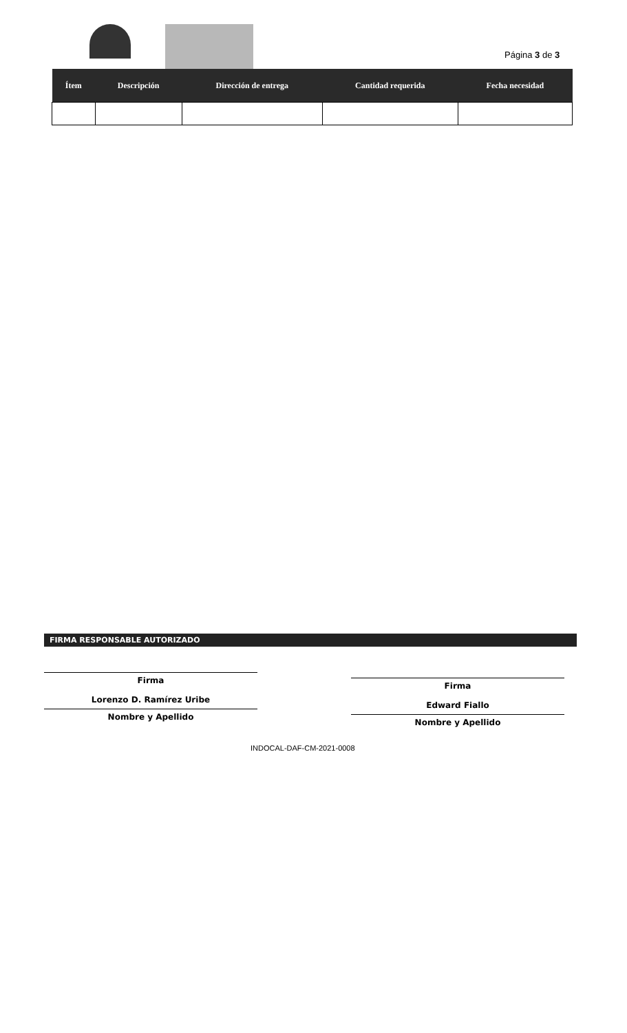Página 3 de 3
| Ítem | Descripción | Dirección de entrega | Cantidad requerida | Fecha necesidad |
| --- | --- | --- | --- | --- |
FIRMA RESPONSABLE AUTORIZADO
Firma
Lorenzo D. Ramírez Uribe
Nombre y Apellido
Firma
Edward Fiallo
Nombre y Apellido
INDOCAL-DAF-CM-2021-0008